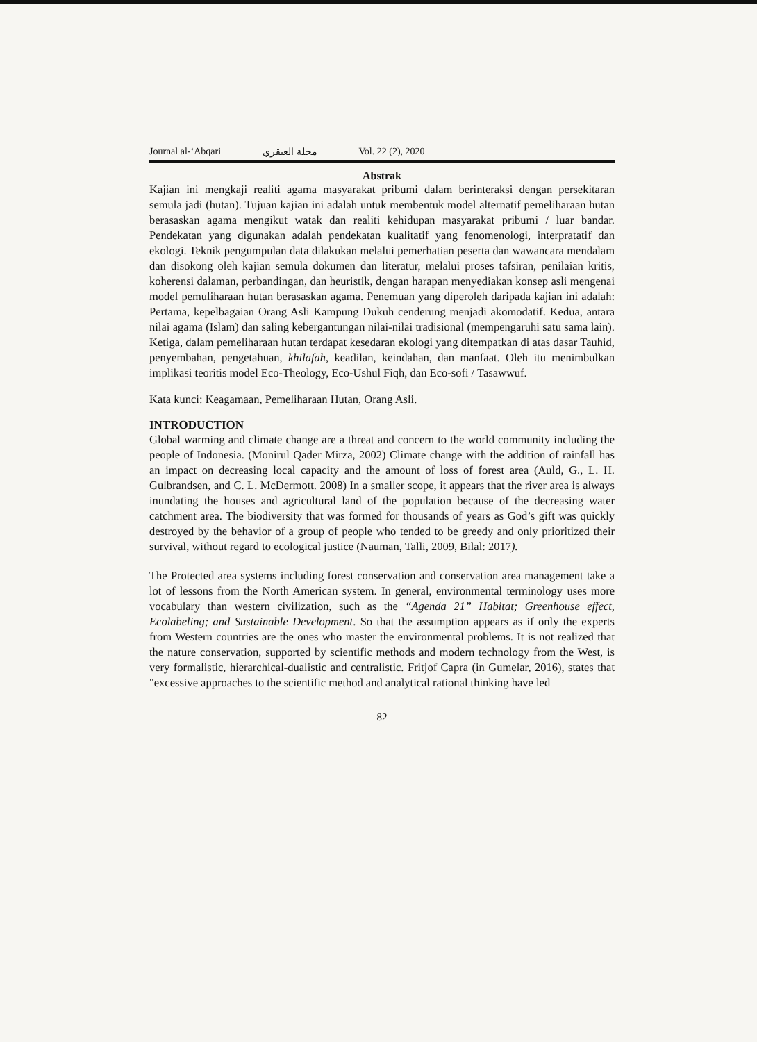Journal al-‘Abqari مجلة العبقري Vol. 22 (2), 2020
Abstrak
Kajian ini mengkaji realiti agama masyarakat pribumi dalam berinteraksi dengan persekitaran semula jadi (hutan). Tujuan kajian ini adalah untuk membentuk model alternatif pemeliharaan hutan berasaskan agama mengikut watak dan realiti kehidupan masyarakat pribumi / luar bandar. Pendekatan yang digunakan adalah pendekatan kualitatif yang fenomenologi, interpratatif dan ekologi. Teknik pengumpulan data dilakukan melalui pemerhatian peserta dan wawancara mendalam dan disokong oleh kajian semula dokumen dan literatur, melalui proses tafsiran, penilaian kritis, koherensi dalaman, perbandingan, dan heuristik, dengan harapan menyediakan konsep asli mengenai model pemuliharaan hutan berasaskan agama. Penemuan yang diperoleh daripada kajian ini adalah: Pertama, kepelbagaian Orang Asli Kampung Dukuh cenderung menjadi akomodatif. Kedua, antara nilai agama (Islam) dan saling kebergantungan nilai-nilai tradisional (mempengaruhi satu sama lain). Ketiga, dalam pemeliharaan hutan terdapat kesedaran ekologi yang ditempatkan di atas dasar Tauhid, penyembahan, pengetahuan, khilafah, keadilan, keindahan, dan manfaat. Oleh itu menimbulkan implikasi teoritis model Eco-Theology, Eco-Ushul Fiqh, dan Eco-sofi / Tasawwuf.
Kata kunci: Keagamaan, Pemeliharaan Hutan, Orang Asli.
INTRODUCTION
Global warming and climate change are a threat and concern to the world community including the people of Indonesia. (Monirul Qader Mirza, 2002) Climate change with the addition of rainfall has an impact on decreasing local capacity and the amount of loss of forest area (Auld, G., L. H. Gulbrandsen, and C. L. McDermott. 2008) In a smaller scope, it appears that the river area is always inundating the houses and agricultural land of the population because of the decreasing water catchment area. The biodiversity that was formed for thousands of years as God’s gift was quickly destroyed by the behavior of a group of people who tended to be greedy and only prioritized their survival, without regard to ecological justice (Nauman, Talli, 2009, Bilal: 2017).
The Protected area systems including forest conservation and conservation area management take a lot of lessons from the North American system. In general, environmental terminology uses more vocabulary than western civilization, such as the “Agenda 21” Habitat; Greenhouse effect, Ecolabeling; and Sustainable Development. So that the assumption appears as if only the experts from Western countries are the ones who master the environmental problems. It is not realized that the nature conservation, supported by scientific methods and modern technology from the West, is very formalistic, hierarchical-dualistic and centralistic. Fritjof Capra (in Gumelar, 2016), states that "excessive approaches to the scientific method and analytical rational thinking have led
82